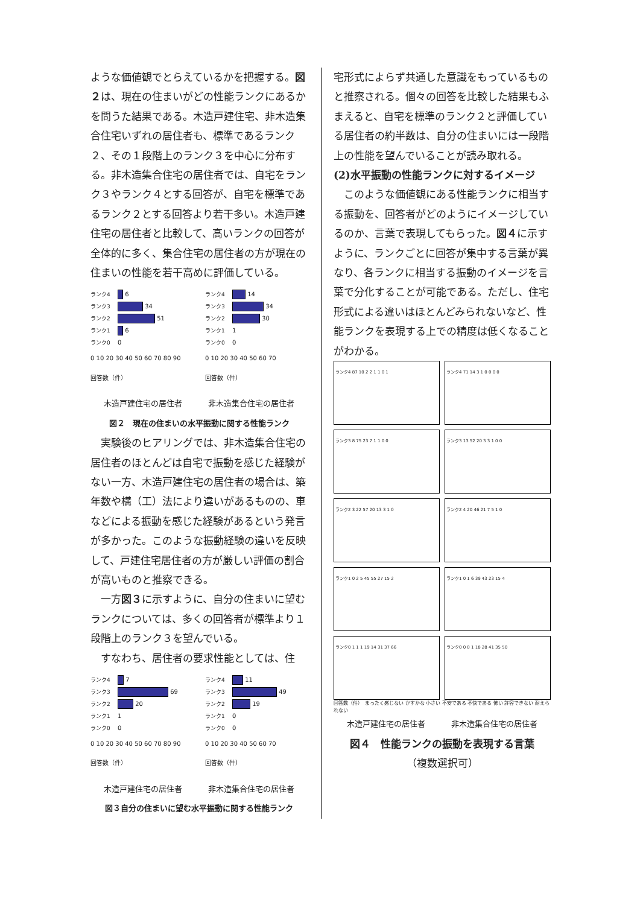ような価値観でとらえているかを把握する。図２は、現在の住まいがどの性能ランクにあるかを問うた結果である。木造戸建住宅、非木造集合住宅いずれの居住者も、標準であるランク２、その１段階上のランク３を中心に分布する。非木造集合住宅の居住者では、自宅をランク３やランク４とする回答が、自宅を標準であるランク２とする回答より若干多い。木造戸建住宅の居住者と比較して、高いランクの回答が全体的に多く、集合住宅の居住者の方が現在の住まいの性能を若干高めに評価している。
ランク4 6
ランク3 34
ランク2 51
ランク1 6
ランク0 0
0 10 20 30 40 50 60 70 80 90
回答数（件）
ランク4 14
ランク3 34
ランク2 30
ランク1 1
ランク0 0
0 10 20 30 40 50 60 70
回答数（件）
木造戸建住宅の居住者 非木造集合住宅の居住者
図２　現在の住まいの水平振動に関する性能ランク
　実験後のヒアリングでは、非木造集合住宅の居住者のほとんどは自宅で振動を感じた経験がない一方、木造戸建住宅の居住者の場合は、築年数や構（工）法により違いがあるものの、車などによる振動を感じた経験があるという発言が多かった。このような振動経験の違いを反映して、戸建住宅居住者の方が厳しい評価の割合が高いものと推察できる。
　一方図３に示すように、自分の住まいに望むランクについては、多くの回答者が標準より１段階上のランク３を望んでいる。
　すなわち、居住者の要求性能としては、住
ランク4 7
ランク3 69
ランク2 20
ランク1 1
ランク0 0
0 10 20 30 40 50 60 70 80 90
回答数（件）
ランク4 11
ランク3 49
ランク2 19
ランク1 0
ランク0 0
0 10 20 30 40 50 60 70
回答数（件）
木造戸建住宅の居住者 非木造集合住宅の居住者
図３自分の住まいに望む水平振動に関する性能ランク
宅形式によらず共通した意識をもっているものと推察される。個々の回答を比較した結果もふまえると、自宅を標準のランク２と評価している居住者の約半数は、自分の住まいには一段階上の性能を望んでいることが読み取れる。
(2)水平振動の性能ランクに対するイメージ
　このような価値観にある性能ランクに相当する振動を、回答者がどのようにイメージしているのか、言葉で表現してもらった。図４に示すように、ランクごとに回答が集中する言葉が異なり、各ランクに相当する振動のイメージを言葉で分化することが可能である。ただし、住宅形式による違いはほとんどみられないなど、性能ランクを表現する上での精度は低くなることがわかる。
ランク4 87 10 2 2 1 1 0 1
ランク4 71 14 3 1 0 0 0 0
ランク3 8 75 23 7 1 1 0 0
ランク3 13 52 20 3 3 1 0 0
ランク2 3 22 57 20 13 3 1 0
ランク2 4 20 46 21 7 5 1 0
ランク1 0 2 5 45 55 27 15 2
ランク1 0 1 6 39 43 23 15 4
ランク0 1 1 1 19 14 31 37 66
ランク0 0 0 1 18 28 41 35 50
回答数（件）　まったく感じない かすかな 小さい 不安である 不快である 怖い 許容できない 耐えられない
木造戸建住宅の居住者 非木造集合住宅の居住者
図４　性能ランクの振動を表現する言葉
（複数選択可）